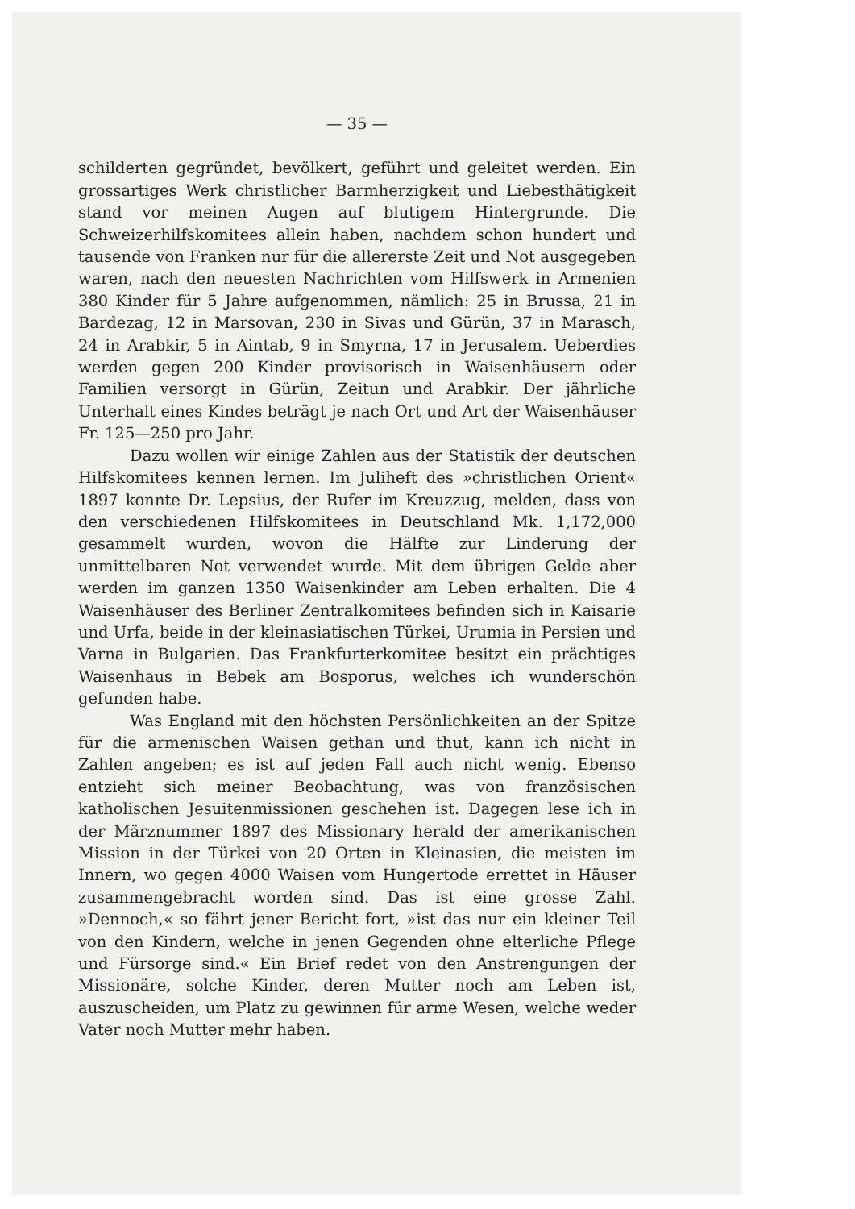— 35 —
schilderten gegründet, bevölkert, geführt und geleitet werden. Ein grossartiges Werk christlicher Barmherzigkeit und Liebesthätigkeit stand vor meinen Augen auf blutigem Hintergrunde. Die Schweizerhilfskomitees allein haben, nachdem schon hundert und tausende von Franken nur für die allererste Zeit und Not ausgegeben waren, nach den neuesten Nachrichten vom Hilfswerk in Armenien 380 Kinder für 5 Jahre aufgenommen, nämlich: 25 in Brussa, 21 in Bardezag, 12 in Marsovan, 230 in Sivas und Gürün, 37 in Marasch, 24 in Arabkir, 5 in Aintab, 9 in Smyrna, 17 in Jerusalem. Ueberdies werden gegen 200 Kinder provisorisch in Waisenhäusern oder Familien versorgt in Gürün, Zeitun und Arabkir. Der jährliche Unterhalt eines Kindes beträgt je nach Ort und Art der Waisenhäuser Fr. 125—250 pro Jahr.
Dazu wollen wir einige Zahlen aus der Statistik der deutschen Hilfskomitees kennen lernen. Im Juliheft des »christlichen Orient« 1897 konnte Dr. Lepsius, der Rufer im Kreuzzug, melden, dass von den verschiedenen Hilfskomitees in Deutschland Mk. 1,172,000 gesammelt wurden, wovon die Hälfte zur Linderung der unmittelbaren Not verwendet wurde. Mit dem übrigen Gelde aber werden im ganzen 1350 Waisenkinder am Leben erhalten. Die 4 Waisenhäuser des Berliner Zentralkomitees befinden sich in Kaisarie und Urfa, beide in der kleinasiatischen Türkei, Urumia in Persien und Varna in Bulgarien. Das Frankfurterkomitee besitzt ein prächtiges Waisenhaus in Bebek am Bosporus, welches ich wunderschön gefunden habe.
Was England mit den höchsten Persönlichkeiten an der Spitze für die armenischen Waisen gethan und thut, kann ich nicht in Zahlen angeben; es ist auf jeden Fall auch nicht wenig. Ebenso entzieht sich meiner Beobachtung, was von französischen katholischen Jesuitenmissionen geschehen ist. Dagegen lese ich in der Märznummer 1897 des Missionary herald der amerikanischen Mission in der Türkei von 20 Orten in Kleinasien, die meisten im Innern, wo gegen 4000 Waisen vom Hungertode errettet in Häuser zusammengebracht worden sind. Das ist eine grosse Zahl. »Dennoch,« so fährt jener Bericht fort, »ist das nur ein kleiner Teil von den Kindern, welche in jenen Gegenden ohne elterliche Pflege und Fürsorge sind.« Ein Brief redet von den Anstrengungen der Missionäre, solche Kinder, deren Mutter noch am Leben ist, auszuscheiden, um Platz zu gewinnen für arme Wesen, welche weder Vater noch Mutter mehr haben.